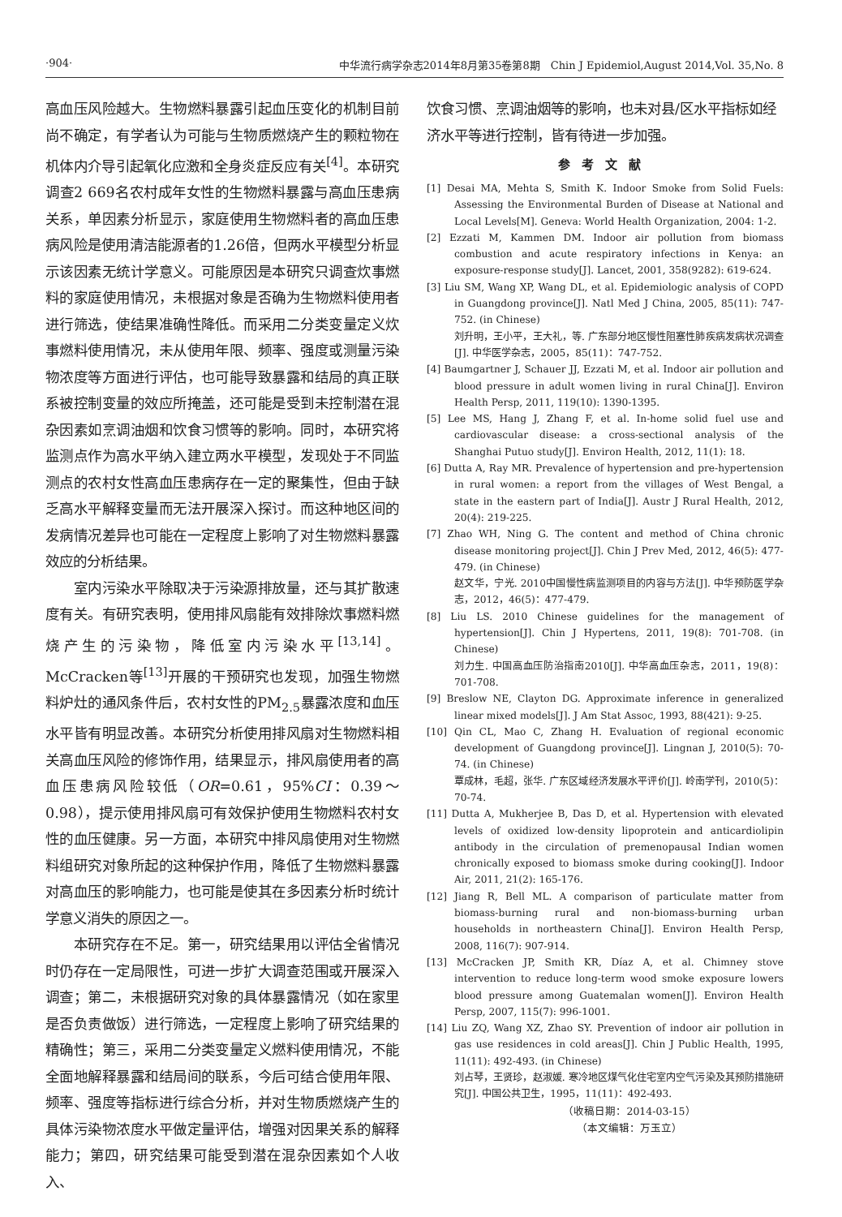·904· 中华流行病学杂志2014年8月第35卷第8期　Chin J Epidemiol,August 2014,Vol. 35,No. 8
高血压风险越大。生物燃料暴露引起血压变化的机制目前尚不确定，有学者认为可能与生物质燃烧产生的颗粒物在机体内介导引起氧化应激和全身炎症反应有关<sup>[4]</sup>。本研究调查2 669名农村成年女性的生物燃料暴露与高血压患病关系，单因素分析显示，家庭使用生物燃料者的高血压患病风险是使用清洁能源者的1.26倍，但两水平模型分析显示该因素无统计学意义。可能原因是本研究只调查炊事燃料的家庭使用情况，未根据对象是否确为生物燃料使用者进行筛选，使结果准确性降低。而采用二分类变量定义炊事燃料使用情况，未从使用年限、频率、强度或测量污染物浓度等方面进行评估，也可能导致暴露和结局的真正联系被控制变量的效应所掩盖，还可能是受到未控制潜在混杂因素如烹调油烟和饮食习惯等的影响。同时，本研究将监测点作为高水平纳入建立两水平模型，发现处于不同监测点的农村女性高血压患病存在一定的聚集性，但由于缺乏高水平解释变量而无法开展深入探讨。而这种地区间的发病情况差异也可能在一定程度上影响了对生物燃料暴露效应的分析结果。
　　室内污染水平除取决于污染源排放量，还与其扩散速度有关。有研究表明，使用排风扇能有效排除炊事燃料燃烧产生的污染物，降低室内污染水平<sup>[13,14]</sup>。McCracken等<sup>[13]</sup>开展的干预研究也发现，加强生物燃料炉灶的通风条件后，农村女性的PM<sub>2.5</sub>暴露浓度和血压水平皆有明显改善。本研究分析使用排风扇对生物燃料相关高血压风险的修饰作用，结果显示，排风扇使用者的高血压患病风险较低（OR=0.61，95%CI：0.39～0.98），提示使用排风扇可有效保护使用生物燃料农村女性的血压健康。另一方面，本研究中排风扇使用对生物燃料组研究对象所起的这种保护作用，降低了生物燃料暴露对高血压的影响能力，也可能是使其在多因素分析时统计学意义消失的原因之一。
　　本研究存在不足。第一，研究结果用以评估全省情况时仍存在一定局限性，可进一步扩大调查范围或开展深入调查；第二，未根据研究对象的具体暴露情况（如在家里是否负责做饭）进行筛选，一定程度上影响了研究结果的精确性；第三，采用二分类变量定义燃料使用情况，不能全面地解释暴露和结局间的联系，今后可结合使用年限、频率、强度等指标进行综合分析，并对生物质燃烧产生的具体污染物浓度水平做定量评估，增强对因果关系的解释能力；第四，研究结果可能受到潜在混杂因素如个人收入、
饮食习惯、烹调油烟等的影响，也未对县/区水平指标如经济水平等进行控制，皆有待进一步加强。
参考文献
[1] Desai MA, Mehta S, Smith K. Indoor Smoke from Solid Fuels: Assessing the Environmental Burden of Disease at National and Local Levels[M]. Geneva: World Health Organization, 2004: 1-2.
[2] Ezzati M, Kammen DM. Indoor air pollution from biomass combustion and acute respiratory infections in Kenya: an exposure-response study[J]. Lancet, 2001, 358(9282): 619-624.
[3] Liu SM, Wang XP, Wang DL, et al. Epidemiologic analysis of COPD in Guangdong province[J]. Natl Med J China, 2005, 85(11): 747-752. (in Chinese)
刘升明，王小平，王大礼，等. 广东部分地区慢性阻塞性肺疾病发病状况调查[J]. 中华医学杂志，2005，85(11)：747-752.
[4] Baumgartner J, Schauer JJ, Ezzati M, et al. Indoor air pollution and blood pressure in adult women living in rural China[J]. Environ Health Persp, 2011, 119(10): 1390-1395.
[5] Lee MS, Hang J, Zhang F, et al. In-home solid fuel use and cardiovascular disease: a cross-sectional analysis of the Shanghai Putuo study[J]. Environ Health, 2012, 11(1): 18.
[6] Dutta A, Ray MR. Prevalence of hypertension and pre-hypertension in rural women: a report from the villages of West Bengal, a state in the eastern part of India[J]. Austr J Rural Health, 2012, 20(4): 219-225.
[7] Zhao WH, Ning G. The content and method of China chronic disease monitoring project[J]. Chin J Prev Med, 2012, 46(5): 477-479. (in Chinese)
赵文华，宁光. 2010中国慢性病监测项目的内容与方法[J]. 中华预防医学杂志，2012，46(5)：477-479.
[8] Liu LS. 2010 Chinese guidelines for the management of hypertension[J]. Chin J Hypertens, 2011, 19(8): 701-708. (in Chinese)
刘力生. 中国高血压防治指南2010[J]. 中华高血压杂志，2011，19(8)：701-708.
[9] Breslow NE, Clayton DG. Approximate inference in generalized linear mixed models[J]. J Am Stat Assoc, 1993, 88(421): 9-25.
[10] Qin CL, Mao C, Zhang H. Evaluation of regional economic development of Guangdong province[J]. Lingnan J, 2010(5): 70-74. (in Chinese)
覃成林，毛超，张华. 广东区域经济发展水平评价[J]. 岭南学刊，2010(5)：70-74.
[11] Dutta A, Mukherjee B, Das D, et al. Hypertension with elevated levels of oxidized low-density lipoprotein and anticardiolipin antibody in the circulation of premenopausal Indian women chronically exposed to biomass smoke during cooking[J]. Indoor Air, 2011, 21(2): 165-176.
[12] Jiang R, Bell ML. A comparison of particulate matter from biomass-burning rural and non-biomass-burning urban households in northeastern China[J]. Environ Health Persp, 2008, 116(7): 907-914.
[13] McCracken JP, Smith KR, Díaz A, et al. Chimney stove intervention to reduce long-term wood smoke exposure lowers blood pressure among Guatemalan women[J]. Environ Health Persp, 2007, 115(7): 996-1001.
[14] Liu ZQ, Wang XZ, Zhao SY. Prevention of indoor air pollution in gas use residences in cold areas[J]. Chin J Public Health, 1995, 11(11): 492-493. (in Chinese)
刘占琴，王贤珍，赵淑媛. 寒冷地区煤气化住宅室内空气污染及其预防措施研究[J]. 中国公共卫生，1995，11(11)：492-493.
（收稿日期：2014-03-15）
（本文编辑：万玉立）